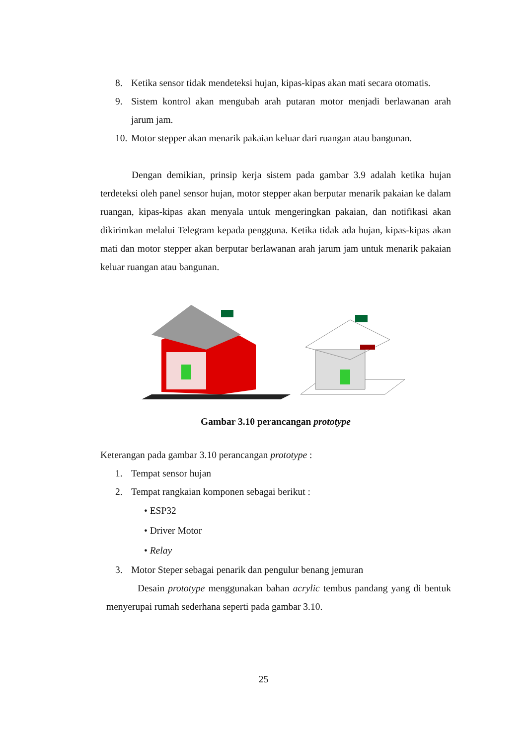8. Ketika sensor tidak mendeteksi hujan, kipas-kipas akan mati secara otomatis.
9. Sistem kontrol akan mengubah arah putaran motor menjadi berlawanan arah jarum jam.
10. Motor stepper akan menarik pakaian keluar dari ruangan atau bangunan.
Dengan demikian, prinsip kerja sistem pada gambar 3.9 adalah ketika hujan terdeteksi oleh panel sensor hujan, motor stepper akan berputar menarik pakaian ke dalam ruangan, kipas-kipas akan menyala untuk mengeringkan pakaian, dan notifikasi akan dikirimkan melalui Telegram kepada pengguna. Ketika tidak ada hujan, kipas-kipas akan mati dan motor stepper akan berputar berlawanan arah jarum jam untuk menarik pakaian keluar ruangan atau bangunan.
Gambar 3.10 perancangan prototype
Keterangan pada gambar 3.10 perancangan prototype :
1. Tempat sensor hujan
2. Tempat rangkaian komponen sebagai berikut :
• ESP32
• Driver Motor
• Relay
3. Motor Steper sebagai penarik dan pengulur benang jemuran
Desain prototype menggunakan bahan acrylic tembus pandang yang di bentuk menyerupai rumah sederhana seperti pada gambar 3.10.
25